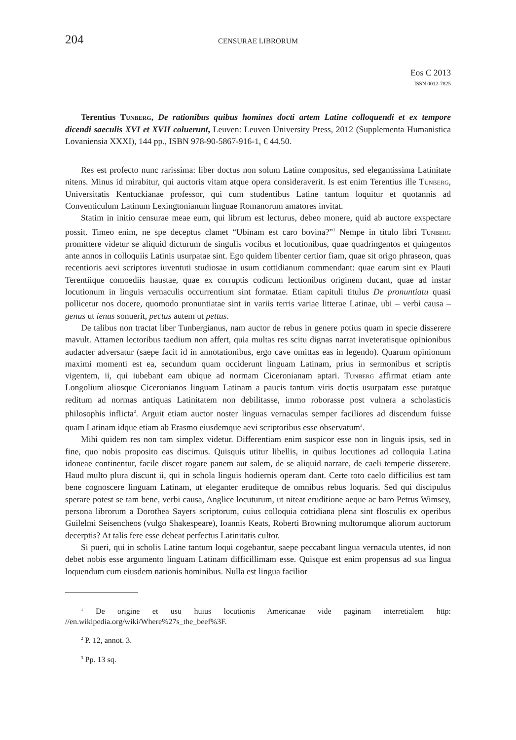204 CENSURAE LIBRORUM
Eos C 2013
ISSN 0012-7825
Terentius Tunberg, De rationibus quibus homines docti artem Latine colloquendi et ex tempore dicendi saeculis XVI et XVII coluerunt, Leuven: Leuven University Press, 2012 (Supplementa Humanistica Lovaniensia XXXI), 144 pp., ISBN 978-90-5867-916-1, € 44.50.
Res est profecto nunc rarissima: liber doctus non solum Latine compositus, sed elegantissima Latinitate nitens. Minus id mirabitur, qui auctoris vitam atque opera consideraverit. Is est enim Terentius ille Tunberg, Universitatis Kentuckianae professor, qui cum studentibus Latine tantum loquitur et quotannis ad Conventiculum Latinum Lexingtonianum linguae Romanorum amatores invitat.
Statim in initio censurae meae eum, qui librum est lecturus, debeo monere, quid ab auctore exspectare possit. Timeo enim, ne spe deceptus clamet “Ubinam est caro bovina?”<sup>1</sup> Nempe in titulo libri Tunberg promittere videtur se aliquid dicturum de singulis vocibus et locutionibus, quae quadringentos et quingentos ante annos in colloquiis Latinis usurpatae sint. Ego quidem libenter certior fiam, quae sit origo phraseon, quas recentioris aevi scriptores iuventuti studiosae in usum cottidianum commendant: quae earum sint ex Plauti Terentiique comoediis haustae, quae ex corruptis codicum lectionibus originem ducant, quae ad instar locutionum in linguis vernaculis occurrentium sint formatae. Etiam capituli titulus De pronuntiatu quasi pollicetur nos docere, quomodo pronuntiatae sint in variis terris variae litterae Latinae, ubi – verbi causa – genus ut ienus sonuerit, pectus autem ut pettus.
De talibus non tractat liber Tunbergianus, nam auctor de rebus in genere potius quam in specie disserere mavult. Attamen lectoribus taedium non affert, quia multas res scitu dignas narrat inveteratisque opinionibus audacter adversatur (saepe facit id in annotationibus, ergo cave omittas eas in legendo). Quarum opinionum maximi momenti est ea, secundum quam occiderunt linguam Latinam, prius in sermonibus et scriptis vigentem, ii, qui iubebant eam ubique ad normam Ciceronianam aptari. Tunberg affirmat etiam ante Longolium aliosque Ciceronianos linguam Latinam a paucis tantum viris doctis usurpatam esse putatque reditum ad normas antiquas Latinitatem non debilitasse, immo roborasse post vulnera a scholasticis philosophis inflicta<sup>2</sup>. Arguit etiam auctor noster linguas vernaculas semper faciliores ad discendum fuisse quam Latinam idque etiam ab Erasmo eiusdemque aevi scriptoribus esse observatum<sup>3</sup>.
Mihi quidem res non tam simplex videtur. Differentiam enim suspicor esse non in linguis ipsis, sed in fine, quo nobis proposito eas discimus. Quisquis utitur libellis, in quibus locutiones ad colloquia Latina idoneae continentur, facile discet rogare panem aut salem, de se aliquid narrare, de caeli temperie disserere. Haud multo plura discunt ii, qui in schola linguis hodiernis operam dant. Certe toto caelo difficilius est tam bene cognoscere linguam Latinam, ut eleganter eruditeque de omnibus rebus loquaris. Sed qui discipulus sperare potest se tam bene, verbi causa, Anglice locuturum, ut niteat eruditione aeque ac baro Petrus Wimsey, persona librorum a Dorothea Sayers scriptorum, cuius colloquia cottidiana plena sint flosculis ex operibus Guilelmi Seisencheos (vulgo Shakespeare), Ioannis Keats, Roberti Browning multorumque aliorum auctorum decerptis? At talis fere esse debeat perfectus Latinitatis cultor.
Si pueri, qui in scholis Latine tantum loqui cogebantur, saepe peccabant lingua vernacula utentes, id non debet nobis esse argumento linguam Latinam difficillimam esse. Quisque est enim propensus ad sua lingua loquendum cum eiusdem nationis hominibus. Nulla est lingua facilior
<sup>1</sup> De origine et usu huius locutionis Americanae vide paginam interretialem http: //en.wikipedia.org/wiki/Where%27s_the_beef%3F.
<sup>2</sup> P. 12, annot. 3.
<sup>3</sup> Pp. 13 sq.